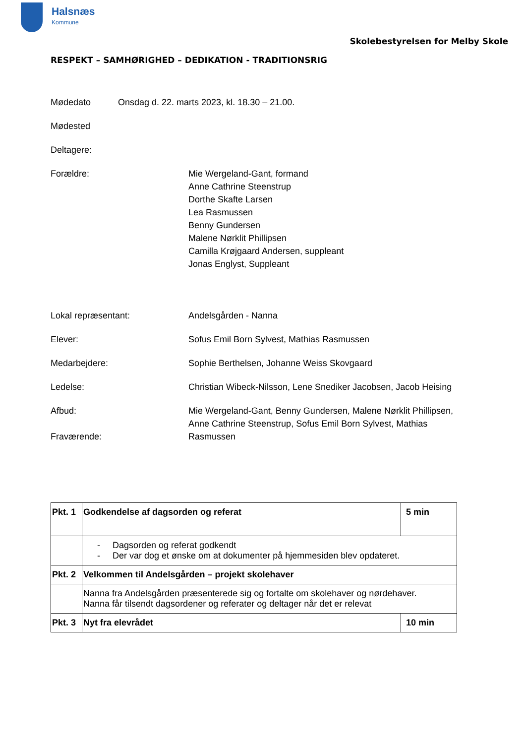Halsnæs
Kommune
Skolebestyrelsen for Melby Skole
RESPEKT – SAMHØRIGHED – DEDIKATION - TRADITIONSRIG
Mødedato Onsdag d. 22. marts 2023, kl. 18.30 – 21.00.
Mødested
Deltagere:
Forældre: Mie Wergeland-Gant, formand
Anne Cathrine Steenstrup
Dorthe Skafte Larsen
Lea Rasmussen
Benny Gundersen
Malene Nørklit Phillipsen
Camilla Krøjgaard Andersen, suppleant
Jonas Englyst, Suppleant
Lokal repræsentant: Andelsgården - Nanna
Elever: Sofus Emil Born Sylvest, Mathias Rasmussen
Medarbejdere: Sophie Berthelsen, Johanne Weiss Skovgaard
Ledelse: Christian Wibeck-Nilsson, Lene Snediker Jacobsen, Jacob Heising
Afbud:
Fraværende:
Mie Wergeland-Gant, Benny Gundersen, Malene Nørklit Phillipsen,
Anne Cathrine Steenstrup, Sofus Emil Born Sylvest, Mathias
Rasmussen
| Pkt. 1 | Godkendelse af dagsorden og referat | 5 min |
| | - Dagsorden og referat godkendt - Der var dog et ønske om at dokumenter på hjemmesiden blev opdateret. | |
| Pkt. 2 | Velkommen til Andelsgården – projekt skolehaver | |
| | Nanna fra Andelsgården præsenterede sig og fortalte om skolehaver og nørdehaver. Nanna får tilsendt dagsordener og referater og deltager når det er relevat | |
| Pkt. 3 | Nyt fra elevrådet | 10 min |